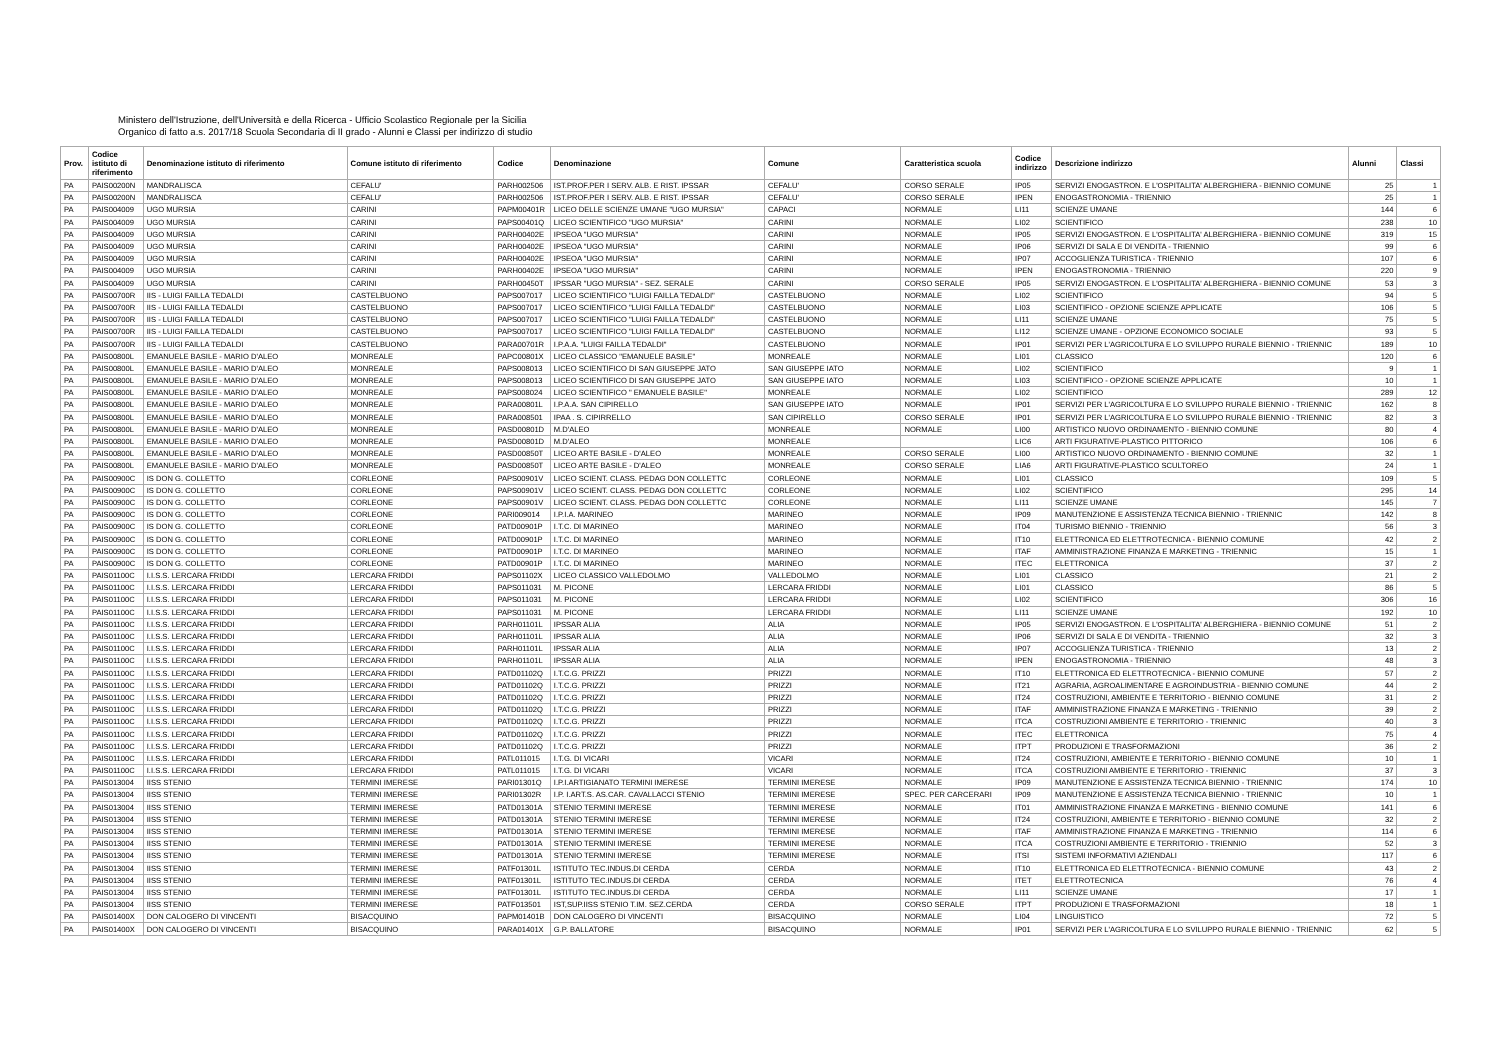Ministero dell'Istruzione, dell'Università e della Ricerca - Ufficio Scolastico Regionale per la Sicilia
Organico di fatto a.s. 2017/18 Scuola Secondaria di II grado - Alunni e Classi per indirizzo di studio
| Prov. | Codice istituto di riferimento | Denominazione istituto di riferimento | Comune istituto di riferimento | Codice | Denominazione | Comune | Caratteristica scuola | Codice indirizzo | Descrizione indirizzo | Alunni | Classi |
| --- | --- | --- | --- | --- | --- | --- | --- | --- | --- | --- | --- |
| PA | PAIS00200N | MANDRALISCA | CEFALU' | PARH002506 | IST.PROF.PER I SERV. ALB. E RIST. IPSSAR | CEFALU' | CORSO SERALE | IP05 | SERVIZI ENOGASTRON. E L'OSPITALITA' ALBERGHIERA - BIENNIO COMUNE | 25 | 1 |
| PA | PAIS00200N | MANDRALISCA | CEFALU' | PARH002506 | IST.PROF.PER I SERV. ALB. E RIST. IPSSAR | CEFALU' | CORSO SERALE | IPEN | ENOGASTRONOMIA - TRIENNIO | 25 | 1 |
| PA | PAIS004009 | UGO MURSIA | CARINI | PAPM00401R | LICEO DELLE SCIENZE UMANE "UGO MURSIA" | CAPACI | NORMALE | LI11 | SCIENZE UMANE | 144 | 6 |
| PA | PAIS004009 | UGO MURSIA | CARINI | PAPS00401Q | LICEO SCIENTIFICO "UGO MURSIA" | CARINI | NORMALE | LI02 | SCIENTIFICO | 238 | 10 |
| PA | PAIS004009 | UGO MURSIA | CARINI | PARH00402E | IPSEOA "UGO MURSIA" | CARINI | NORMALE | IP05 | SERVIZI ENOGASTRON. E L'OSPITALITA' ALBERGHIERA - BIENNIO COMUNE | 319 | 15 |
| PA | PAIS004009 | UGO MURSIA | CARINI | PARH00402E | IPSEOA "UGO MURSIA" | CARINI | NORMALE | IP06 | SERVIZI DI SALA E DI VENDITA - TRIENNIO | 99 | 6 |
| PA | PAIS004009 | UGO MURSIA | CARINI | PARH00402E | IPSEOA "UGO MURSIA" | CARINI | NORMALE | IP07 | ACCOGLIENZA TURISTICA - TRIENNIO | 107 | 6 |
| PA | PAIS004009 | UGO MURSIA | CARINI | PARH00402E | IPSEOA "UGO MURSIA" | CARINI | NORMALE | IPEN | ENOGASTRONOMIA - TRIENNIO | 220 | 9 |
| PA | PAIS004009 | UGO MURSIA | CARINI | PARH00450T | IPSSAR "UGO MURSIA" - SEZ. SERALE | CARINI | CORSO SERALE | IP05 | SERVIZI ENOGASTRON. E L'OSPITALITA' ALBERGHIERA - BIENNIO COMUNE | 53 | 3 |
| PA | PAIS00700R | IIS - LUIGI FAILLA TEDALDI | CASTELBUONO | PAPS007017 | LICEO SCIENTIFICO "LUIGI FAILLA TEDALDI" | CASTELBUONO | NORMALE | LI02 | SCIENTIFICO | 94 | 5 |
| PA | PAIS00700R | IIS - LUIGI FAILLA TEDALDI | CASTELBUONO | PAPS007017 | LICEO SCIENTIFICO "LUIGI FAILLA TEDALDI" | CASTELBUONO | NORMALE | LI03 | SCIENTIFICO - OPZIONE SCIENZE APPLICATE | 106 | 5 |
| PA | PAIS00700R | IIS - LUIGI FAILLA TEDALDI | CASTELBUONO | PAPS007017 | LICEO SCIENTIFICO "LUIGI FAILLA TEDALDI" | CASTELBUONO | NORMALE | LI11 | SCIENZE UMANE | 75 | 5 |
| PA | PAIS00700R | IIS - LUIGI FAILLA TEDALDI | CASTELBUONO | PAPS007017 | LICEO SCIENTIFICO "LUIGI FAILLA TEDALDI" | CASTELBUONO | NORMALE | LI12 | SCIENZE UMANE - OPZIONE ECONOMICO SOCIALE | 93 | 5 |
| PA | PAIS00700R | IIS - LUIGI FAILLA TEDALDI | CASTELBUONO | PARA00701R | I.P.A.A. "LUIGI FAILLA TEDALDI" | CASTELBUONO | NORMALE | IP01 | SERVIZI PER L'AGRICOLTURA E LO SVILUPPO RURALE BIENNIO - TRIENNIC | 189 | 10 |
| PA | PAIS00800L | EMANUELE BASILE - MARIO D'ALEO | MONREALE | PAPC00801X | LICEO CLASSICO "EMANUELE BASILE" | MONREALE | NORMALE | LI01 | CLASSICO | 120 | 6 |
| PA | PAIS00800L | EMANUELE BASILE - MARIO D'ALEO | MONREALE | PAPS008013 | LICEO SCIENTIFICO DI SAN GIUSEPPE JATO | SAN GIUSEPPE IATO | NORMALE | LI02 | SCIENTIFICO | 9 | 1 |
| PA | PAIS00800L | EMANUELE BASILE - MARIO D'ALEO | MONREALE | PAPS008013 | LICEO SCIENTIFICO DI SAN GIUSEPPE JATO | SAN GIUSEPPE IATO | NORMALE | LI03 | SCIENTIFICO - OPZIONE SCIENZE APPLICATE | 10 | 1 |
| PA | PAIS00800L | EMANUELE BASILE - MARIO D'ALEO | MONREALE | PAPS008024 | LICEO SCIENTIFICO " EMANUELE BASILE" | MONREALE | NORMALE | LI02 | SCIENTIFICO | 289 | 12 |
| PA | PAIS00800L | EMANUELE BASILE - MARIO D'ALEO | MONREALE | PARA00801L | I.P.A.A. SAN CIPIRELLO | SAN GIUSEPPE IATO | NORMALE | IP01 | SERVIZI PER L'AGRICOLTURA E LO SVILUPPO RURALE BIENNIO - TRIENNIC | 162 | 8 |
| PA | PAIS00800L | EMANUELE BASILE - MARIO D'ALEO | MONREALE | PARA008501 | IPAA . S. CIPIRRELLO | SAN CIPIRELLO | CORSO SERALE | IP01 | SERVIZI PER L'AGRICOLTURA E LO SVILUPPO RURALE BIENNIO - TRIENNIC | 82 | 3 |
| PA | PAIS00800L | EMANUELE BASILE - MARIO D'ALEO | MONREALE | PASD00801D | M.D'ALEO | MONREALE | NORMALE | LI00 | ARTISTICO NUOVO ORDINAMENTO - BIENNIO COMUNE | 80 | 4 |
| PA | PAIS00800L | EMANUELE BASILE - MARIO D'ALEO | MONREALE | PASD00801D | M.D'ALEO | MONREALE | | LIC6 | ARTI FIGURATIVE-PLASTICO PITTORICO | 106 | 6 |
| PA | PAIS00800L | EMANUELE BASILE - MARIO D'ALEO | MONREALE | PASD00850T | LICEO ARTE BASILE - D'ALEO | MONREALE | CORSO SERALE | LI00 | ARTISTICO NUOVO ORDINAMENTO - BIENNIO COMUNE | 32 | 1 |
| PA | PAIS00800L | EMANUELE BASILE - MARIO D'ALEO | MONREALE | PASD00850T | LICEO ARTE BASILE - D'ALEO | MONREALE | CORSO SERALE | LIA6 | ARTI FIGURATIVE-PLASTICO SCULTOREO | 24 | 1 |
| PA | PAIS00900C | IS DON G. COLLETTO | CORLEONE | PAPS00901V | LICEO SCIENT. CLASS. PEDAG DON COLLETTC | CORLEONE | NORMALE | LI01 | CLASSICO | 109 | 5 |
| PA | PAIS00900C | IS DON G. COLLETTO | CORLEONE | PAPS00901V | LICEO SCIENT. CLASS. PEDAG DON COLLETTC | CORLEONE | NORMALE | LI02 | SCIENTIFICO | 295 | 14 |
| PA | PAIS00900C | IS DON G. COLLETTO | CORLEONE | PAPS00901V | LICEO SCIENT. CLASS. PEDAG DON COLLETTC | CORLEONE | NORMALE | LI11 | SCIENZE UMANE | 145 | 7 |
| PA | PAIS00900C | IS DON G. COLLETTO | CORLEONE | PARI009014 | I.P.I.A. MARINEO | MARINEO | NORMALE | IP09 | MANUTENZIONE E ASSISTENZA TECNICA BIENNIO - TRIENNIC | 142 | 8 |
| PA | PAIS00900C | IS DON G. COLLETTO | CORLEONE | PATD00901P | I.T.C. DI MARINEO | MARINEO | NORMALE | IT04 | TURISMO BIENNIO - TRIENNIO | 56 | 3 |
| PA | PAIS00900C | IS DON G. COLLETTO | CORLEONE | PATD00901P | I.T.C. DI MARINEO | MARINEO | NORMALE | IT10 | ELETTRONICA ED ELETTROTECNICA - BIENNIO COMUNE | 42 | 2 |
| PA | PAIS00900C | IS DON G. COLLETTO | CORLEONE | PATD00901P | I.T.C. DI MARINEO | MARINEO | NORMALE | ITAF | AMMINISTRAZIONE FINANZA E MARKETING - TRIENNIC | 15 | 1 |
| PA | PAIS00900C | IS DON G. COLLETTO | CORLEONE | PATD00901P | I.T.C. DI MARINEO | MARINEO | NORMALE | ITEC | ELETTRONICA | 37 | 2 |
| PA | PAIS01100C | I.I.S.S. LERCARA FRIDDI | LERCARA FRIDDI | PAPS01102X | LICEO CLASSICO VALLEDOLMO | VALLEDOLMO | NORMALE | LI01 | CLASSICO | 21 | 2 |
| PA | PAIS01100C | I.I.S.S. LERCARA FRIDDI | LERCARA FRIDDI | PAPS011031 | M. PICONE | LERCARA FRIDDI | NORMALE | LI01 | CLASSICO | 86 | 5 |
| PA | PAIS01100C | I.I.S.S. LERCARA FRIDDI | LERCARA FRIDDI | PAPS011031 | M. PICONE | LERCARA FRIDDI | NORMALE | LI02 | SCIENTIFICO | 306 | 16 |
| PA | PAIS01100C | I.I.S.S. LERCARA FRIDDI | LERCARA FRIDDI | PAPS011031 | M. PICONE | LERCARA FRIDDI | NORMALE | LI11 | SCIENZE UMANE | 192 | 10 |
| PA | PAIS01100C | I.I.S.S. LERCARA FRIDDI | LERCARA FRIDDI | PARH01101L | IPSSAR ALIA | ALIA | NORMALE | IP05 | SERVIZI ENOGASTRON. E L'OSPITALITA' ALBERGHIERA - BIENNIO COMUNE | 51 | 2 |
| PA | PAIS01100C | I.I.S.S. LERCARA FRIDDI | LERCARA FRIDDI | PARH01101L | IPSSAR ALIA | ALIA | NORMALE | IP06 | SERVIZI DI SALA E DI VENDITA - TRIENNIO | 32 | 3 |
| PA | PAIS01100C | I.I.S.S. LERCARA FRIDDI | LERCARA FRIDDI | PARH01101L | IPSSAR ALIA | ALIA | NORMALE | IP07 | ACCOGLIENZA TURISTICA - TRIENNIO | 13 | 2 |
| PA | PAIS01100C | I.I.S.S. LERCARA FRIDDI | LERCARA FRIDDI | PARH01101L | IPSSAR ALIA | ALIA | NORMALE | IPEN | ENOGASTRONOMIA - TRIENNIO | 48 | 3 |
| PA | PAIS01100C | I.I.S.S. LERCARA FRIDDI | LERCARA FRIDDI | PATD01102Q | I.T.C.G. PRIZZI | PRIZZI | NORMALE | IT10 | ELETTRONICA ED ELETTROTECNICA - BIENNIO COMUNE | 57 | 2 |
| PA | PAIS01100C | I.I.S.S. LERCARA FRIDDI | LERCARA FRIDDI | PATD01102Q | I.T.C.G. PRIZZI | PRIZZI | NORMALE | IT21 | AGRARIA, AGROALIMENTARE E AGROINDUSTRIA - BIENNIO COMUNE | 44 | 2 |
| PA | PAIS01100C | I.I.S.S. LERCARA FRIDDI | LERCARA FRIDDI | PATD01102Q | I.T.C.G. PRIZZI | PRIZZI | NORMALE | IT24 | COSTRUZIONI, AMBIENTE E TERRITORIO - BIENNIO COMUNE | 31 | 2 |
| PA | PAIS01100C | I.I.S.S. LERCARA FRIDDI | LERCARA FRIDDI | PATD01102Q | I.T.C.G. PRIZZI | PRIZZI | NORMALE | ITAF | AMMINISTRAZIONE FINANZA E MARKETING - TRIENNIO | 39 | 2 |
| PA | PAIS01100C | I.I.S.S. LERCARA FRIDDI | LERCARA FRIDDI | PATD01102Q | I.T.C.G. PRIZZI | PRIZZI | NORMALE | ITCA | COSTRUZIONI AMBIENTE E TERRITORIO - TRIENNIC | 40 | 3 |
| PA | PAIS01100C | I.I.S.S. LERCARA FRIDDI | LERCARA FRIDDI | PATD01102Q | I.T.C.G. PRIZZI | PRIZZI | NORMALE | ITEC | ELETTRONICA | 75 | 4 |
| PA | PAIS01100C | I.I.S.S. LERCARA FRIDDI | LERCARA FRIDDI | PATD01102Q | I.T.C.G. PRIZZI | PRIZZI | NORMALE | ITPT | PRODUZIONI E TRASFORMAZIONI | 36 | 2 |
| PA | PAIS01100C | I.I.S.S. LERCARA FRIDDI | LERCARA FRIDDI | PATL011015 | I.T.G. DI VICARI | VICARI | NORMALE | IT24 | COSTRUZIONI, AMBIENTE E TERRITORIO - BIENNIO COMUNE | 10 | 1 |
| PA | PAIS01100C | I.I.S.S. LERCARA FRIDDI | LERCARA FRIDDI | PATL011015 | I.T.G. DI VICARI | VICARI | NORMALE | ITCA | COSTRUZIONI AMBIENTE E TERRITORIO - TRIENNIC | 37 | 3 |
| PA | PAIS013004 | IISS STENIO | TERMINI IMERESE | PARI01301Q | I.P.I.ARTIGIANATO TERMINI IMERESE | TERMINI IMERESE | NORMALE | IP09 | MANUTENZIONE E ASSISTENZA TECNICA BIENNIO - TRIENNIC | 174 | 10 |
| PA | PAIS013004 | IISS STENIO | TERMINI IMERESE | PARI01302R | I.P. I.ART.S. AS.CAR. CAVALLACCI STENIO | TERMINI IMERESE | SPEC. PER CARCERARI | IP09 | MANUTENZIONE E ASSISTENZA TECNICA BIENNIO - TRIENNIC | 10 | 1 |
| PA | PAIS013004 | IISS STENIO | TERMINI IMERESE | PATD01301A | STENIO TERMINI IMERESE | TERMINI IMERESE | NORMALE | IT01 | AMMINISTRAZIONE FINANZA E MARKETING - BIENNIO COMUNE | 141 | 6 |
| PA | PAIS013004 | IISS STENIO | TERMINI IMERESE | PATD01301A | STENIO TERMINI IMERESE | TERMINI IMERESE | NORMALE | IT24 | COSTRUZIONI, AMBIENTE E TERRITORIO - BIENNIO COMUNE | 32 | 2 |
| PA | PAIS013004 | IISS STENIO | TERMINI IMERESE | PATD01301A | STENIO TERMINI IMERESE | TERMINI IMERESE | NORMALE | ITAF | AMMINISTRAZIONE FINANZA E MARKETING - TRIENNIO | 114 | 6 |
| PA | PAIS013004 | IISS STENIO | TERMINI IMERESE | PATD01301A | STENIO TERMINI IMERESE | TERMINI IMERESE | NORMALE | ITCA | COSTRUZIONI AMBIENTE E TERRITORIO - TRIENNIO | 52 | 3 |
| PA | PAIS013004 | IISS STENIO | TERMINI IMERESE | PATD01301A | STENIO TERMINI IMERESE | TERMINI IMERESE | NORMALE | ITSI | SISTEMI INFORMATIVI AZIENDALI | 117 | 6 |
| PA | PAIS013004 | IISS STENIO | TERMINI IMERESE | PATF01301L | ISTITUTO TEC.INDUS.DI CERDA | CERDA | NORMALE | IT10 | ELETTRONICA ED ELETTROTECNICA - BIENNIO COMUNE | 43 | 2 |
| PA | PAIS013004 | IISS STENIO | TERMINI IMERESE | PATF01301L | ISTITUTO TEC.INDUS.DI CERDA | CERDA | NORMALE | ITET | ELETTROTECNICA | 76 | 4 |
| PA | PAIS013004 | IISS STENIO | TERMINI IMERESE | PATF01301L | ISTITUTO TEC.INDUS.DI CERDA | CERDA | NORMALE | LI11 | SCIENZE UMANE | 17 | 1 |
| PA | PAIS013004 | IISS STENIO | TERMINI IMERESE | PATF013501 | IST,SUP.IISS STENIO T.IM. SEZ.CERDA | CERDA | CORSO SERALE | ITPT | PRODUZIONI E TRASFORMAZIONI | 18 | 1 |
| PA | PAIS01400X | DON CALOGERO DI VINCENTI | BISACQUINO | PAPM01401B | DON CALOGERO DI VINCENTI | BISACQUINO | NORMALE | LI04 | LINGUISTICO | 72 | 5 |
| PA | PAIS01400X | DON CALOGERO DI VINCENTI | BISACQUINO | PARA01401X | G.P. BALLATORE | BISACQUINO | NORMALE | IP01 | SERVIZI PER L'AGRICOLTURA E LO SVILUPPO RURALE BIENNIO - TRIENNIC | 62 | 5 |